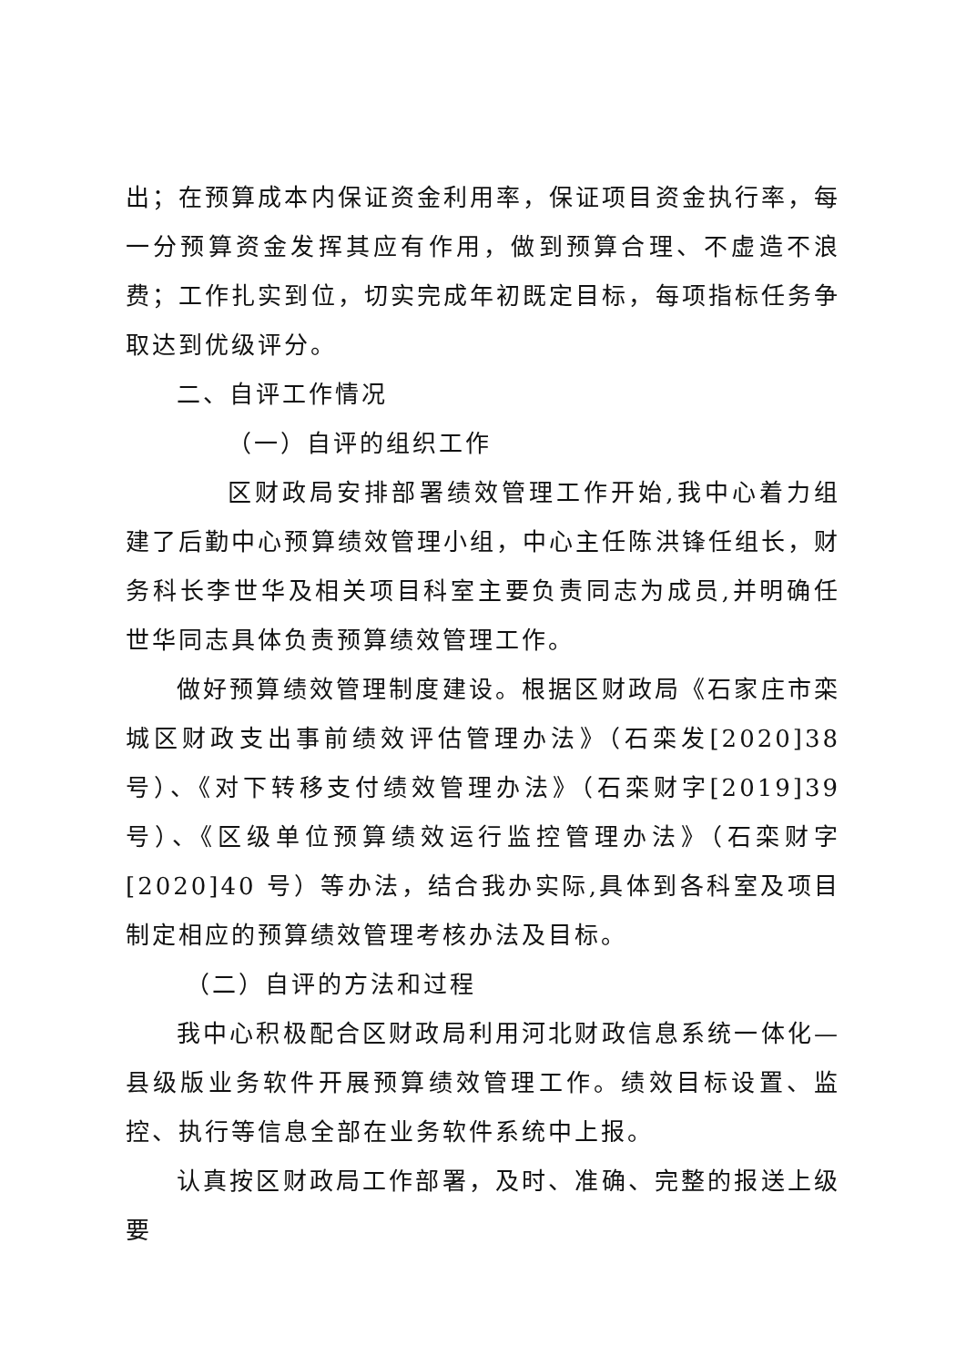出；在预算成本内保证资金利用率，保证项目资金执行率，每一分预算资金发挥其应有作用，做到预算合理、不虚造不浪费；工作扎实到位，切实完成年初既定目标，每项指标任务争取达到优级评分。
二、自评工作情况
（一）自评的组织工作
区财政局安排部署绩效管理工作开始,我中心着力组建了后勤中心预算绩效管理小组，中心主任陈洪锋任组长，财务科长李世华及相关项目科室主要负责同志为成员,并明确任世华同志具体负责预算绩效管理工作。
做好预算绩效管理制度建设。根据区财政局《石家庄市栾城区财政支出事前绩效评估管理办法》（石栾发[2020]38 号）、《对下转移支付绩效管理办法》（石栾财字[2019]39 号）、《区级单位预算绩效运行监控管理办法》（石栾财字[2020]40 号）等办法，结合我办实际,具体到各科室及项目制定相应的预算绩效管理考核办法及目标。
（二）自评的方法和过程
我中心积极配合区财政局利用河北财政信息系统一体化—县级版业务软件开展预算绩效管理工作。绩效目标设置、监控、执行等信息全部在业务软件系统中上报。
认真按区财政局工作部署，及时、准确、完整的报送上级要